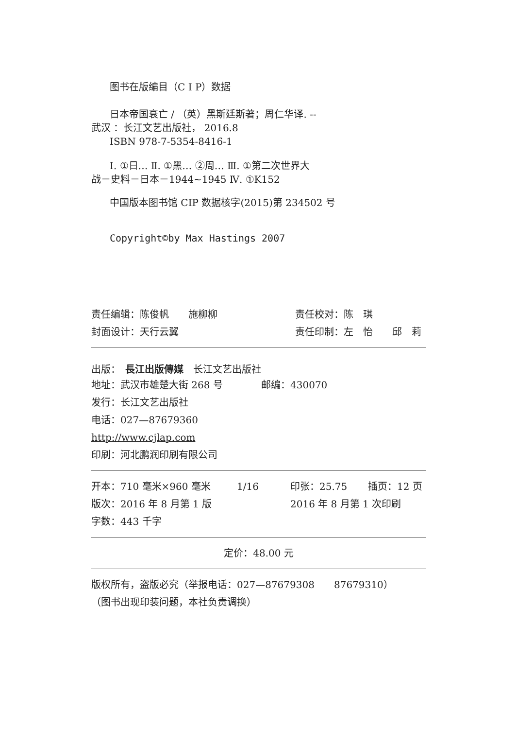图书在版编目（C I P）数据
日本帝国衰亡 / （英）黑斯廷斯著；周仁华译. --
武汉 ：长江文艺出版社， 2016.8
ISBN 978-7-5354-8416-1
Ⅰ. ①日… Ⅱ. ①黑… ②周… Ⅲ. ①第二次世界大
战－史料－日本－1944~1945 Ⅳ. ①K152
中国版本图书馆 CIP 数据核字(2015)第 234502 号
Copyright©by Max Hastings 2007
责任编辑：陈俊帆　　施柳柳 责任校对：陈　琪
封面设计：天行云翼 责任印制：左　怡　　邱　莉
出版：　長江出版傳媒　长江文艺出版社
地址：武汉市雄楚大街 268 号 邮编：430070
发行：长江文艺出版社
电话：027—87679360
http://www.cjlap.com
印刷：河北鹏润印刷有限公司
开本：710 毫米×960 毫米 1/16 印张：25.75 插页：12 页
版次：2016 年 8 月第 1 版 2016 年 8 月第 1 次印刷
字数：443 千字
定价：48.00 元
版权所有，盗版必究（举报电话：027—87679308　　87679310）
（图书出现印装问题，本社负责调换）